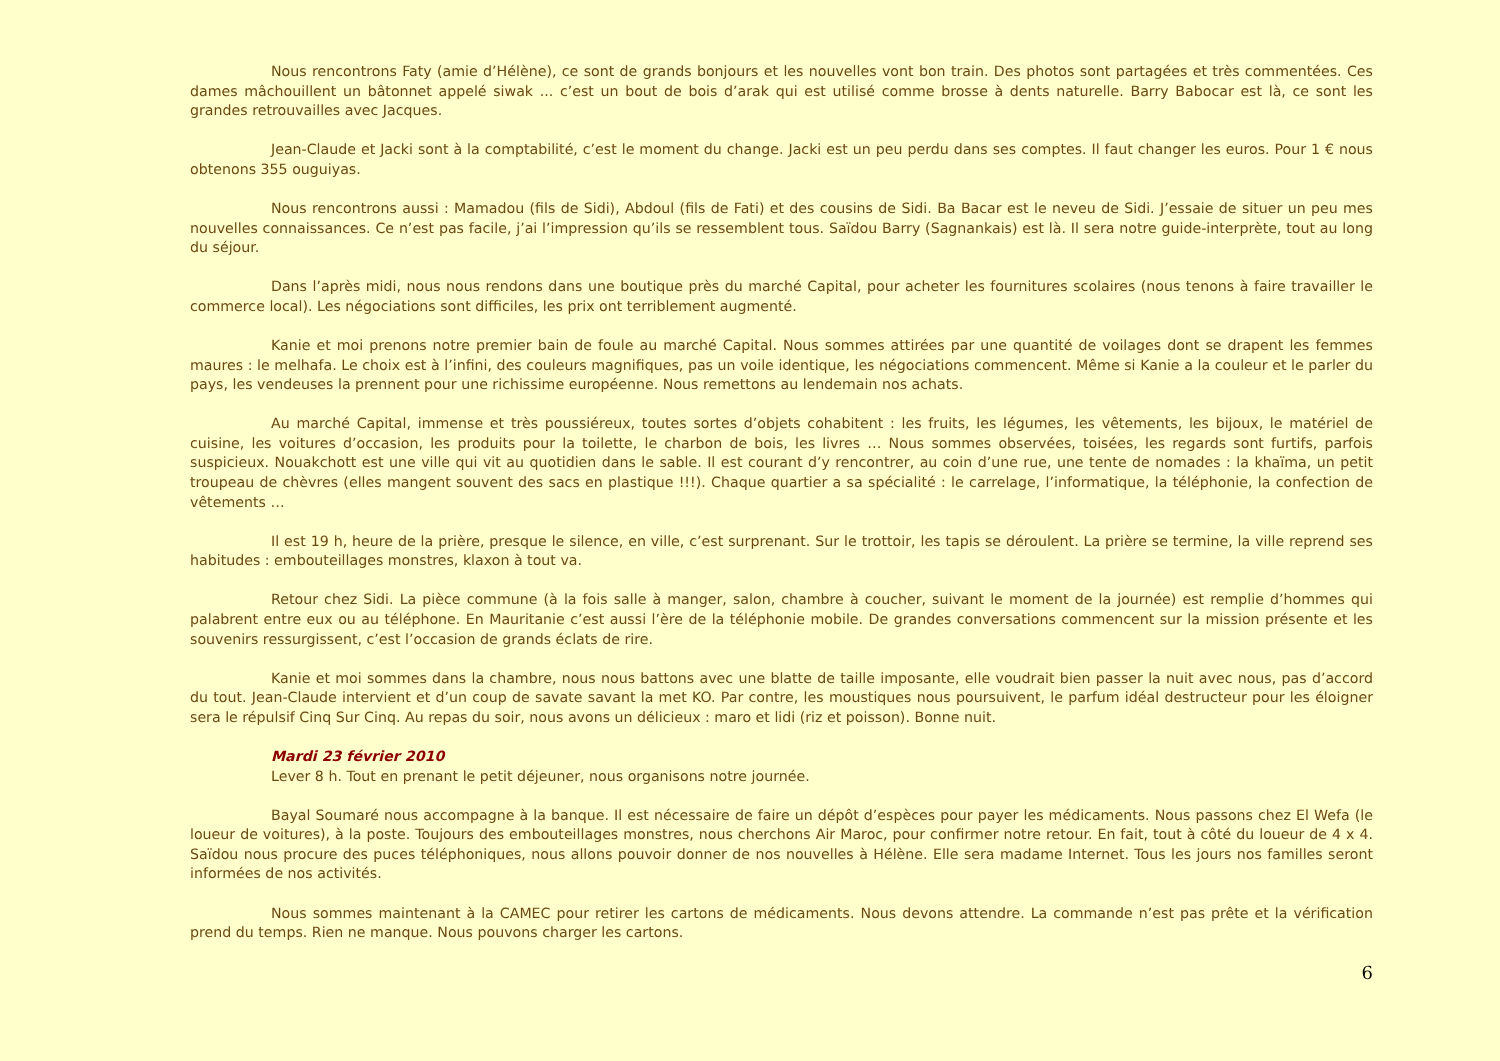Nous rencontrons Faty (amie d’Hélène), ce sont de grands bonjours et les nouvelles vont bon train. Des photos sont partagées et très commentées. Ces dames mâchouillent un bâtonnet appelé siwak ... c’est un bout de bois d’arak qui est utilisé comme brosse à dents naturelle. Barry Babocar est là, ce sont les grandes retrouvailles avec Jacques.
Jean-Claude et Jacki sont à la comptabilité, c’est le moment du change. Jacki est un peu perdu dans ses comptes. Il faut changer les euros. Pour 1 € nous obtenons 355 ouguiyas.
Nous rencontrons aussi : Mamadou (fils de Sidi), Abdoul (fils de Fati) et des cousins de Sidi. Ba Bacar est le neveu de Sidi. J’essaie de situer un peu mes nouvelles connaissances. Ce n’est pas facile, j’ai l’impression qu’ils se ressemblent tous. Saïdou Barry (Sagnankais) est là. Il sera notre guide-interprète, tout au long du séjour.
Dans l’après midi, nous nous rendons dans une boutique près du marché Capital, pour acheter les fournitures scolaires (nous tenons à faire travailler le commerce local). Les négociations sont difficiles, les prix ont terriblement augmenté.
Kanie et moi prenons notre premier bain de foule au marché Capital. Nous sommes attirées par une quantité de voilages dont se drapent les femmes maures : le melhafa. Le choix est à l’infini, des couleurs magnifiques, pas un voile identique, les négociations commencent. Même si Kanie a la couleur et le parler du pays, les vendeuses la prennent pour une richissime européenne. Nous remettons au lendemain nos achats.
Au marché Capital, immense et très poussiéreux, toutes sortes d’objets cohabitent : les fruits, les légumes, les vêtements, les bijoux, le matériel de cuisine, les voitures d’occasion, les produits pour la toilette, le charbon de bois, les livres … Nous sommes observées, toisées, les regards sont furtifs, parfois suspicieux. Nouakchott est une ville qui vit au quotidien dans le sable. Il est courant d’y rencontrer, au coin d’une rue, une tente de nomades : la khaïma, un petit troupeau de chèvres (elles mangent souvent des sacs en plastique !!!). Chaque quartier a sa spécialité : le carrelage, l’informatique, la téléphonie, la confection de vêtements …
Il est 19 h, heure de la prière, presque le silence, en ville, c’est surprenant. Sur le trottoir, les tapis se déroulent. La prière se termine, la ville reprend ses habitudes : embouteillages monstres, klaxon à tout va.
Retour chez Sidi. La pièce commune (à la fois salle à manger, salon, chambre à coucher, suivant le moment de la journée) est remplie d’hommes qui palabrent entre eux ou au téléphone. En Mauritanie c’est aussi l’ère de la téléphonie mobile. De grandes conversations commencent sur la mission présente et les souvenirs ressurgissent, c’est l’occasion de grands éclats de rire.
Kanie et moi sommes dans la chambre, nous nous battons avec une blatte de taille imposante, elle voudrait bien passer la nuit avec nous, pas d’accord du tout. Jean-Claude intervient et d’un coup de savate savant la met KO. Par contre, les moustiques nous poursuivent, le parfum idéal destructeur pour les éloigner sera le répulsif Cinq Sur Cinq. Au repas du soir, nous avons un délicieux : maro et lidi (riz et poisson). Bonne nuit.
Mardi 23 février 2010
Lever 8 h. Tout en prenant le petit déjeuner, nous organisons notre journée.
Bayal Soumaré nous accompagne à la banque. Il est nécessaire de faire un dépôt d’espèces pour payer les médicaments. Nous passons chez El Wefa (le loueur de voitures), à la poste. Toujours des embouteillages monstres, nous cherchons Air Maroc, pour confirmer notre retour. En fait, tout à côté du loueur de 4 x 4. Saïdou nous procure des puces téléphoniques, nous allons pouvoir donner de nos nouvelles à Hélène. Elle sera madame Internet. Tous les jours nos familles seront informées de nos activités.
Nous sommes maintenant à la CAMEC pour retirer les cartons de médicaments. Nous devons attendre. La commande n’est pas prête et la vérification prend du temps. Rien ne manque. Nous pouvons charger les cartons.
6